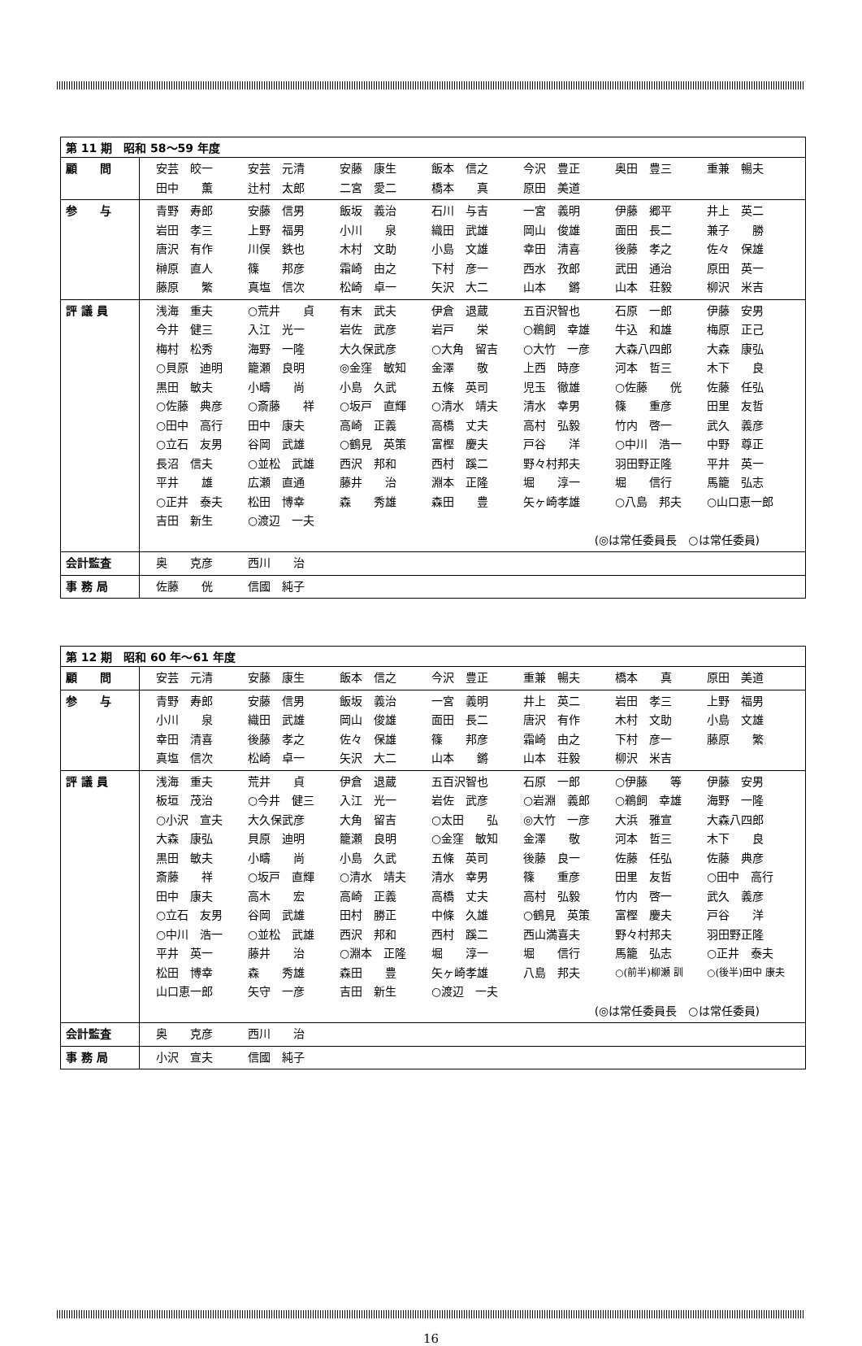| 第 11 期 昭和 58〜59 年度 | |
| 顧 問 | 安芸 皎一 安芸 元清 安藤 康生 飯本 信之 今沢 豊正 奥田 豊三 重兼 暢夫 田中 薫 辻村 太郎 二宮 愛二 橋本 真 原田 美道 |
| 参 与 | 青野 寿郎 安藤 信男 飯坂 義治 石川 与吉 一宮 義明 伊藤 郷平 井上 英二 岩田 孝三 上野 福男 小川 泉 織田 武雄 岡山 俊雄 面田 長二 兼子 勝 唐沢 有作 川俣 鉄也 木村 文助 小島 文雄 幸田 清喜 後藤 孝之 佐々 保雄 榊原 直人 篠 邦彦 霜崎 由之 下村 彦一 西水 孜郎 武田 通治 原田 英一 藤原 繁 真塩 信次 松崎 卓一 矢沢 大二 山本 鏘 山本 荘毅 柳沢 米吉 |
| 評 議 員 | 浅海 重夫 ○荒井 貞 有末 武夫 伊倉 退蔵 五百沢智也 石原 一郎 伊藤 安男 今井 健三 入江 光一 岩佐 武彦 岩戸 栄 ○鵜飼 幸雄 牛込 和雄 梅原 正己 梅村 松秀 海野 一隆 大久保武彦 ○大角 留吉 ○大竹 一彦 大森八四郎 大森 康弘 ○貝原 迪明 籠瀬 良明 ◎金窪 敏知 金澤 敬 上西 時彦 河本 哲三 木下 良 黒田 敏夫 小疇 尚 小島 久武 五條 英司 児玉 徹雄 ○佐藤 侊 佐藤 任弘 ○佐藤 典彦 ○斎藤 祥 ○坂戸 直輝 ○清水 靖夫 清水 幸男 篠 重彦 田里 友哲 ○田中 高行 田中 康夫 高崎 正義 高橋 丈夫 高村 弘毅 竹内 啓一 武久 義彦 ○立石 友男 谷岡 武雄 ○鶴見 英策 富樫 慶夫 戸谷 洋 ○中川 浩一 中野 尊正 長沼 信夫 ○並松 武雄 西沢 邦和 西村 蹊二 野々村邦夫 羽田野正隆 平井 英一 平井 雄 広瀬 直通 藤井 治 淵本 正隆 堀 淳一 堀 信行 馬籠 弘志 ○正井 泰夫 松田 博幸 森 秀雄 森田 豊 矢ヶ崎孝雄 ○八島 邦夫 ○山口恵一郎 吉田 新生 ○渡辺 一夫 (◎は常任委員長 ○は常任委員) |
| 会計監査 | 奥 克彦 西川 治 |
| 事 務 局 | 佐藤 侊 信國 純子 |
| 第 12 期 昭和 60 年〜61 年度 | |
| 顧 問 | 安芸 元清 安藤 康生 飯本 信之 今沢 豊正 重兼 暢夫 橋本 真 原田 美道 |
| 参 与 | 青野 寿郎 安藤 信男 飯坂 義治 一宮 義明 井上 英二 岩田 孝三 上野 福男 小川 泉 織田 武雄 岡山 俊雄 面田 長二 唐沢 有作 木村 文助 小島 文雄 幸田 清喜 後藤 孝之 佐々 保雄 篠 邦彦 霜崎 由之 下村 彦一 藤原 繁 真塩 信次 松崎 卓一 矢沢 大二 山本 鏘 山本 荘毅 柳沢 米吉 |
| 評 議 員 | 浅海 重夫 荒井 貞 伊倉 退蔵 五百沢智也 石原 一郎 ○伊藤 等 伊藤 安男 板垣 茂治 ○今井 健三 入江 光一 岩佐 武彦 ○岩淵 義郎 ○鵜飼 幸雄 海野 一隆 ○小沢 宣夫 大久保武彦 大角 留吉 ○太田 弘 ◎大竹 一彦 大浜 雅宣 大森八四郎 大森 康弘 貝原 迪明 籠瀬 良明 ○金窪 敏知 金澤 敬 河本 哲三 木下 良 黒田 敏夫 小疇 尚 小島 久武 五條 英司 後藤 良一 佐藤 任弘 佐藤 典彦 斎藤 祥 ○坂戸 直輝 ○清水 靖夫 清水 幸男 篠 重彦 田里 友哲 ○田中 高行 田中 康夫 高木 宏 高崎 正義 高橋 丈夫 高村 弘毅 竹内 啓一 武久 義彦 ○立石 友男 谷岡 武雄 田村 勝正 中條 久雄 ○鶴見 英策 富樫 慶夫 戸谷 洋 ○中川 浩一 ○並松 武雄 西沢 邦和 西村 蹊二 西山満喜夫 野々村邦夫 羽田野正隆 平井 英一 藤井 治 ○淵本 正隆 堀 淳一 堀 信行 馬籠 弘志 ○正井 泰夫 松田 博幸 森 秀雄 森田 豊 矢ヶ崎孝雄 八島 邦夫 ○(前半)柳瀬 訓 ○(後半)田中 康夫 山口恵一郎 矢守 一彦 吉田 新生 ○渡辺 一夫 (◎は常任委員長 ○は常任委員) |
| 会計監査 | 奥 克彦 西川 治 |
| 事 務 局 | 小沢 宣夫 信國 純子 |
16